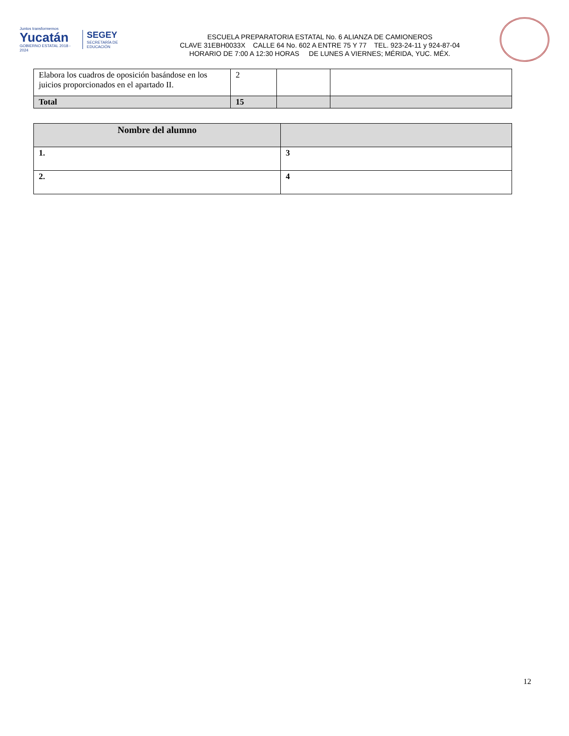Juntos transformemos
Yucatán
GOBIERNO ESTATAL 2018 - 2024
SEGEY
SECRETARÍA DE EDUCACIÓN
ESCUELA PREPARATORIA ESTATAL No. 6 ALIANZA DE CAMIONEROS
CLAVE 31EBH0033X CALLE 64 No. 602 A ENTRE 75 Y 77 TEL. 923-24-11 y 924-87-04
HORARIO DE 7:00 A 12:30 HORAS DE LUNES A VIERNES; MÉRIDA, YUC. MÉX.
| Elabora los cuadros de oposición basándose en los juicios proporcionados en el apartado II. | 2 | | |
| Total | 15 | | |
| Nombre del alumno | |
| 1. | 3 |
| 2. | 4 |
12